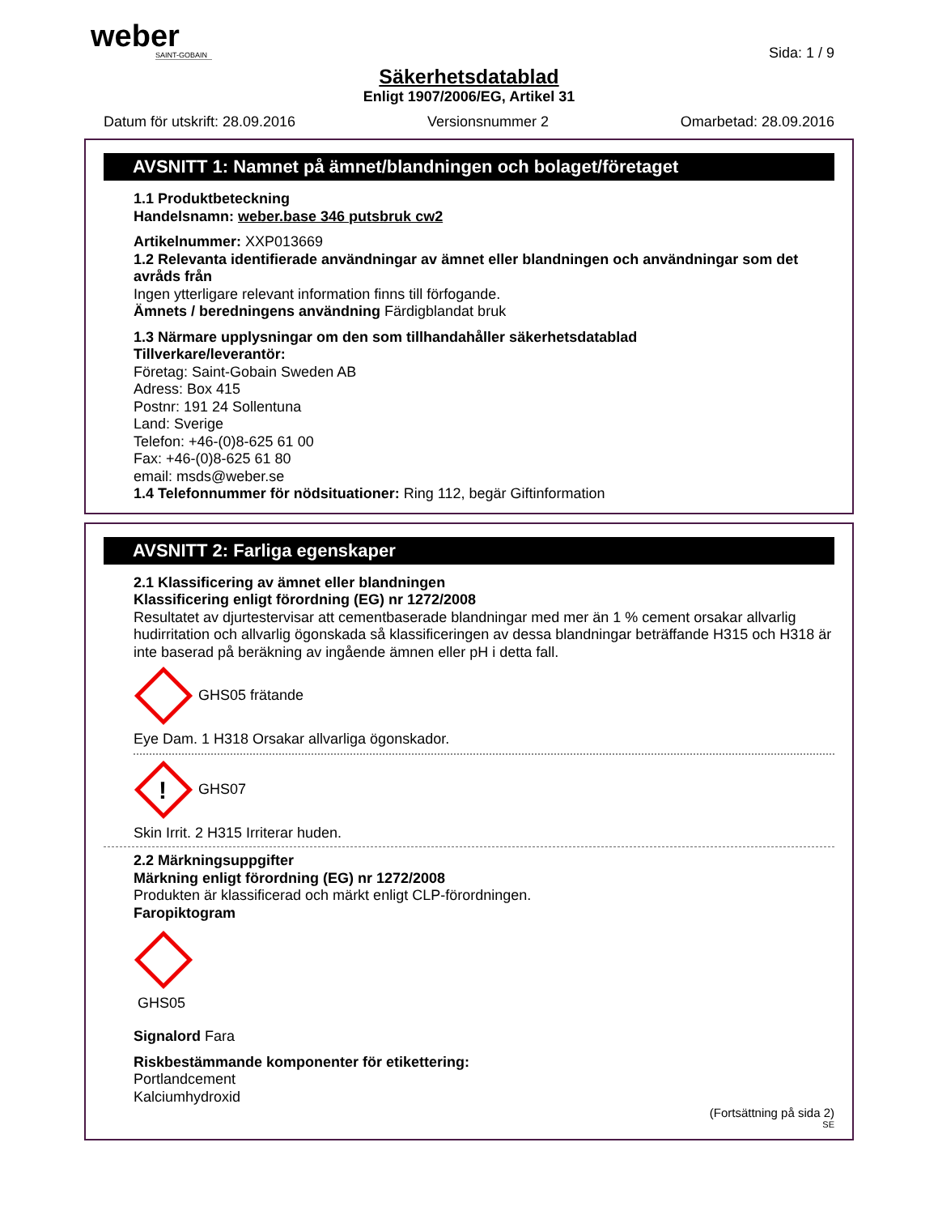weber
SAINT-GOBAIN
Sida: 1 / 9
Säkerhetsdatablad
Enligt 1907/2006/EG, Artikel 31
Datum för utskrift: 28.09.2016 Versionsnummer 2 Omarbetad: 28.09.2016
AVSNITT 1: Namnet på ämnet/blandningen och bolaget/företaget
1.1 Produktbeteckning
Handelsnamn: weber.base 346 putsbruk cw2
Artikelnummer: XXP013669
1.2 Relevanta identifierade användningar av ämnet eller blandningen och användningar som det avråds från
Ingen ytterligare relevant information finns till förfogande.
Ämnets / beredningens användning Färdigblandat bruk
1.3 Närmare upplysningar om den som tillhandahåller säkerhetsdatablad
Tillverkare/leverantör:
Företag: Saint-Gobain Sweden AB
Adress: Box 415
Postnr: 191 24 Sollentuna
Land: Sverige
Telefon: +46-(0)8-625 61 00
Fax: +46-(0)8-625 61 80
email: msds@weber.se
1.4 Telefonnummer för nödsituationer: Ring 112, begär Giftinformation
AVSNITT 2: Farliga egenskaper
2.1 Klassificering av ämnet eller blandningen
Klassificering enligt förordning (EG) nr 1272/2008
Resultatet av djurtestervisar att cementbaserade blandningar med mer än 1 % cement orsakar allvarlig hudirritation och allvarlig ögonskada så klassificeringen av dessa blandningar beträffande H315 och H318 är inte baserad på beräkning av ingående ämnen eller pH i detta fall.
GHS05 frätande
Eye Dam. 1 H318 Orsakar allvarliga ögonskador.
!
GHS07
Skin Irrit. 2 H315 Irriterar huden.
2.2 Märkningsuppgifter
Märkning enligt förordning (EG) nr 1272/2008
Produkten är klassificerad och märkt enligt CLP-förordningen.
Faropiktogram
GHS05
Signalord Fara
Riskbestämmande komponenter för etikettering:
Portlandcement
Kalciumhydroxid
(Fortsättning på sida 2)
SE